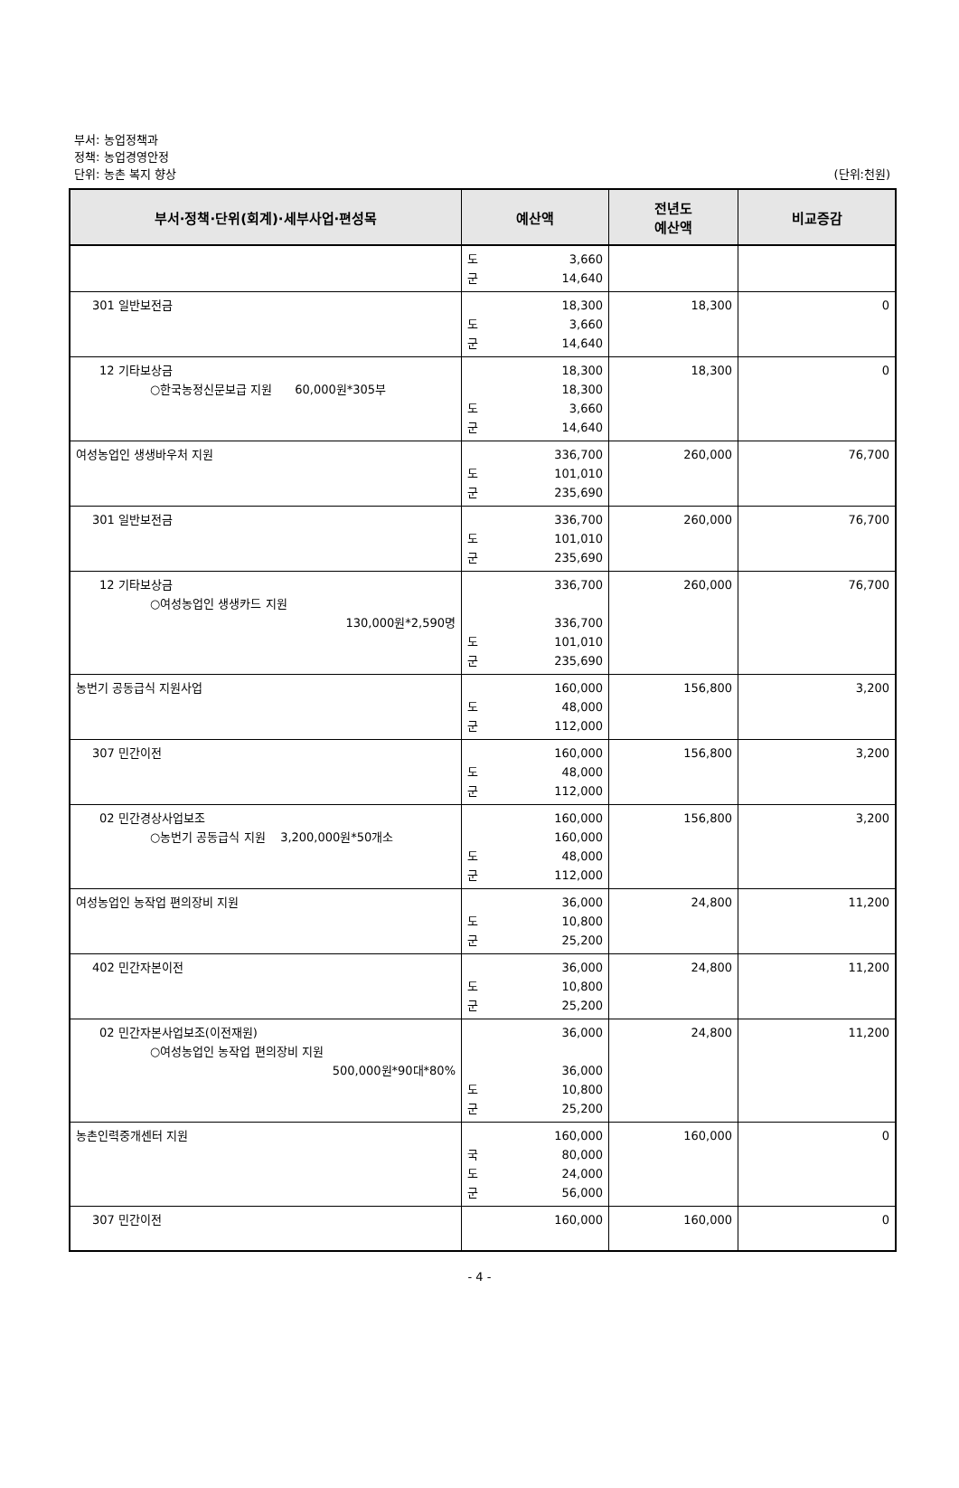부서: 농업정책과
정책: 농업경영안정
단위: 농촌 복지 향상
(단위:천원)
| 부서·정책·단위(회계)·세부사업·편성목 | 예산액 | 전년도 예산액 | 비교증감 |
| --- | --- | --- | --- |
| | 도 3,660 군 14,640 | | |
| 301 일반보전금 | 18,300 도 3,660 군 14,640 | 18,300 | 0 |
| 12 기타보상금 ○한국농정신문보급 지원 60,000원*305부 | 18,300 18,300 도 3,660 군 14,640 | 18,300 | 0 |
| 여성농업인 생생바우처 지원 | 336,700 도 101,010 군 235,690 | 260,000 | 76,700 |
| 301 일반보전금 | 336,700 도 101,010 군 235,690 | 260,000 | 76,700 |
| 12 기타보상금 ○여성농업인 생생카드 지원 130,000원*2,590명 | 336,700 336,700 도 101,010 군 235,690 | 260,000 | 76,700 |
| 농번기 공동급식 지원사업 | 160,000 도 48,000 군 112,000 | 156,800 | 3,200 |
| 307 민간이전 | 160,000 도 48,000 군 112,000 | 156,800 | 3,200 |
| 02 민간경상사업보조 ○농번기 공동급식 지원 3,200,000원*50개소 | 160,000 160,000 도 48,000 군 112,000 | 156,800 | 3,200 |
| 여성농업인 농작업 편의장비 지원 | 36,000 도 10,800 군 25,200 | 24,800 | 11,200 |
| 402 민간자본이전 | 36,000 도 10,800 군 25,200 | 24,800 | 11,200 |
| 02 민간자본사업보조(이전재원) ○여성농업인 농작업 편의장비 지원 500,000원*90대*80% | 36,000 36,000 도 10,800 군 25,200 | 24,800 | 11,200 |
| 농촌인력중개센터 지원 | 160,000 국 80,000 도 24,000 군 56,000 | 160,000 | 0 |
| 307 민간이전 | 160,000 | 160,000 | 0 |
- 4 -